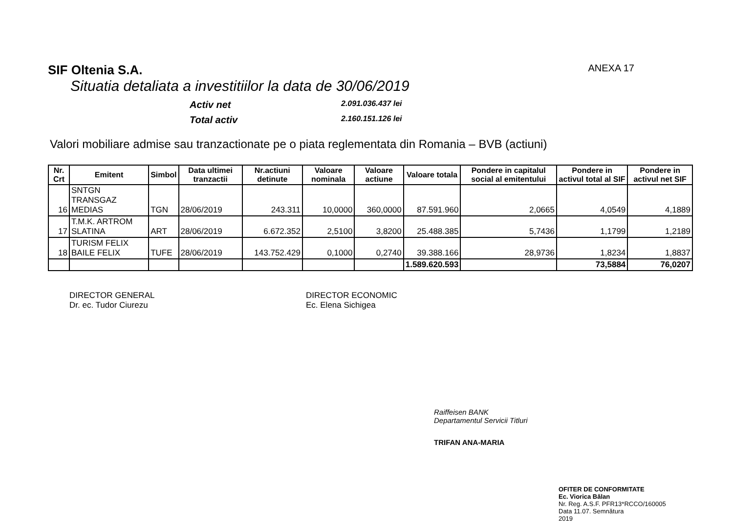SIF Oltenia S.A. ANEXA 17
Situatia detaliata a investitiilor la data de 30/06/2019
Activ net
2.091.036.437 lei
Total activ
2.160.151.126 lei
Valori mobiliare admise sau tranzactionate pe o piata reglementata din Romania – BVB (actiuni)
| Nr. Crt | Emitent | Simbol | Data ultimei tranzactii | Nr.actiuni detinute | Valoare nominala | Valoare actiune | Valoare totala | Pondere in capitalul social al emitentului | Pondere in activul total al SIF | Pondere in activul net SIF |
| --- | --- | --- | --- | --- | --- | --- | --- | --- | --- | --- |
| 16 | SNTGN TRANSGAZ MEDIAS | TGN | 28/06/2019 | 243.311 | 10,0000 | 360,0000 | 87.591.960 | 2,0665 | 4,0549 | 4,1889 |
| 17 | T.M.K. ARTROM SLATINA | ART | 28/06/2019 | 6.672.352 | 2,5100 | 3,8200 | 25.488.385 | 5,7436 | 1,1799 | 1,2189 |
| 18 | TURISM FELIX BAILE FELIX | TUFE | 28/06/2019 | 143.752.429 | 0,1000 | 0,2740 | 39.388.166 | 28,9736 | 1,8234 | 1,8837 |
| | | | | | | | 1.589.620.593 | | 73,5884 | 76,0207 |
DIRECTOR GENERAL
Dr. ec. Tudor Ciurezu
DIRECTOR ECONOMIC
Ec. Elena Sichigea
Raiffeisen BANK
Departamentul Servicii Titluri
TRIFAN ANA-MARIA
OFITER DE CONFORMITATE
Ec. Viorica Bălan
Nr. Reg. A.S.F. PFR13*RCCO/160005
Data 11.07. Semnătura
2019